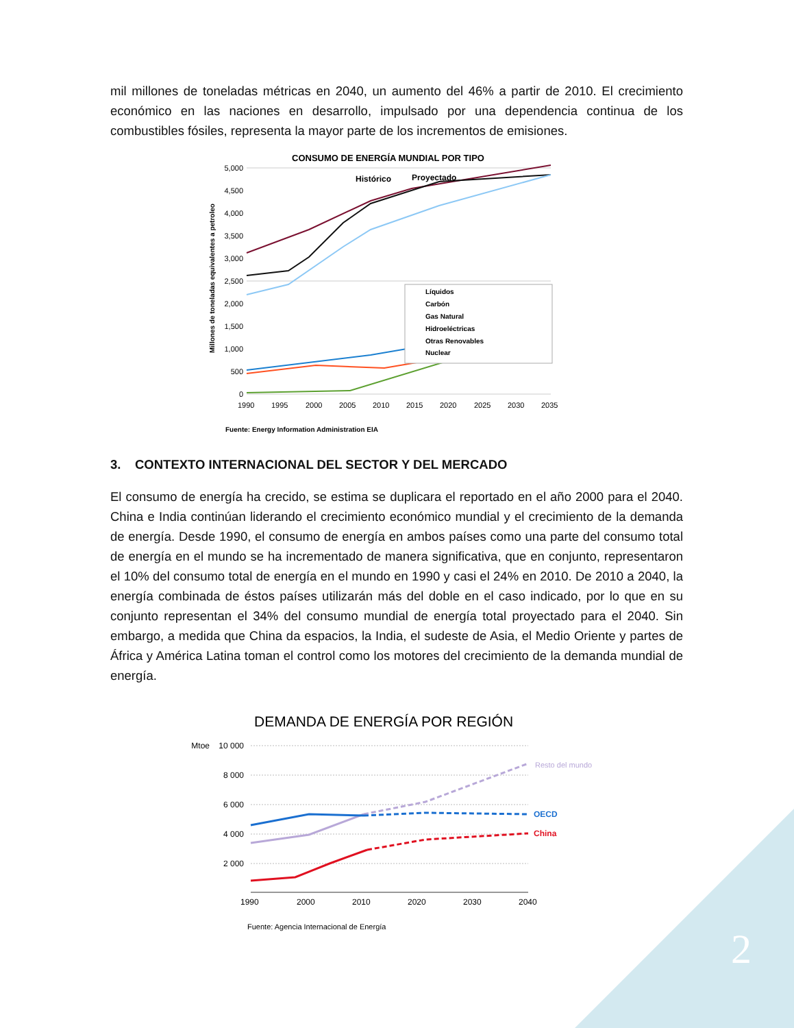mil millones de toneladas métricas en 2040, un aumento del 46% a partir de 2010. El crecimiento económico en las naciones en desarrollo, impulsado por una dependencia continua de los combustibles fósiles, representa la mayor parte de los incrementos de emisiones.
CONSUMO DE ENERGÍA MUNDIAL POR TIPO
Histórico
Proyectado
5,000
4,500
4,000
3,500
3,000
2,500
2,000
1,500
1,000
500
0
Millones de toneladas equivalentes a petroleo
1990
1995
2000
2005
2010
2015
2020
2025
2030
2035
Líquidos
Carbón
Gas Natural
Hidroeléctricas
Otras Renovables
Nuclear
Fuente: Energy Information Administration EIA
3. CONTEXTO INTERNACIONAL DEL SECTOR Y DEL MERCADO
El consumo de energía ha crecido, se estima se duplicara el reportado en el año 2000 para el 2040. China e India continúan liderando el crecimiento económico mundial y el crecimiento de la demanda de energía. Desde 1990, el consumo de energía en ambos países como una parte del consumo total de energía en el mundo se ha incrementado de manera significativa, que en conjunto, representaron el 10% del consumo total de energía en el mundo en 1990 y casi el 24% en 2010. De 2010 a 2040, la energía combinada de éstos países utilizarán más del doble en el caso indicado, por lo que en su conjunto representan el 34% del consumo mundial de energía total proyectado para el 2040. Sin embargo, a medida que China da espacios, la India, el sudeste de Asia, el Medio Oriente y partes de África y América Latina toman el control como los motores del crecimiento de la demanda mundial de energía.
DEMANDA DE ENERGÍA POR REGIÓN
Mtoe
10 000
8 000
6 000
4 000
2 000
1990
2000
2010
2020
2030
2040
Resto del mundo
OECD
China
Fuente: Agencia Internacional de Energía
2